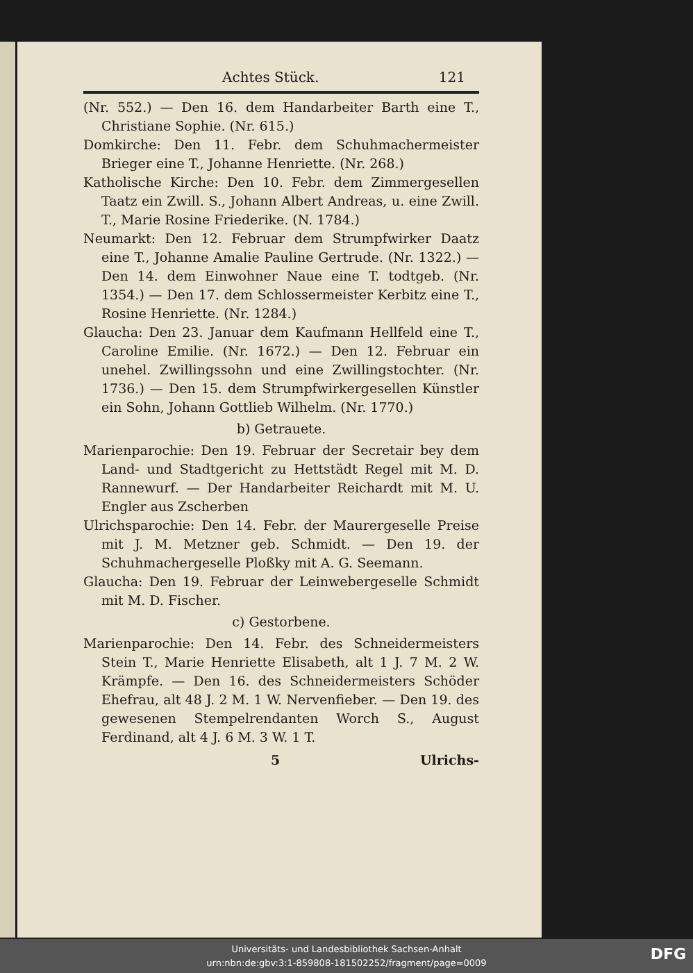Achtes Stück. 121
(Nr. 552.) — Den 16. dem Handarbeiter Barth eine T., Christiane Sophie. (Nr. 615.)
Domkirche: Den 11. Febr. dem Schuhmachermeister Brieger eine T., Johanne Henriette. (Nr. 268.)
Katholische Kirche: Den 10. Febr. dem Zimmergesellen Taatz ein Zwill. S., Johann Albert Andreas, u. eine Zwill. T., Marie Rosine Friederike. (N. 1784.)
Neumarkt: Den 12. Februar dem Strumpfwirker Daatz eine T., Johanne Amalie Pauline Gertrude. (Nr. 1322.) — Den 14. dem Einwohner Naue eine T. todtgeb. (Nr. 1354.) — Den 17. dem Schlossermeister Kerbitz eine T., Rosine Henriette. (Nr. 1284.)
Glaucha: Den 23. Januar dem Kaufmann Hellfeld eine T., Caroline Emilie. (Nr. 1672.) — Den 12. Februar ein unehel. Zwillingssohn und eine Zwillingstochter. (Nr. 1736.) — Den 15. dem Strumpfwirkergesellen Künstler ein Sohn, Johann Gottlieb Wilhelm. (Nr. 1770.)
b) Getrauete.
Marienparochie: Den 19. Februar der Secretair bey dem Land- und Stadtgericht zu Hettstädt Regel mit M. D. Rannewurf. — Der Handarbeiter Reichardt mit M. U. Engler aus Zscherben
Ulrichsparochie: Den 14. Febr. der Maurergeselle Preise mit J. M. Metzner geb. Schmidt. — Den 19. der Schuhmachergeselle Ploßky mit A. G. Seemann.
Glaucha: Den 19. Februar der Leinwebergeselle Schmidt mit M. D. Fischer.
c) Gestorbene.
Marienparochie: Den 14. Febr. des Schneidermeisters Stein T., Marie Henriette Elisabeth, alt 1 J. 7 M. 2 W. Krämpfe. — Den 16. des Schneidermeisters Schöder Ehefrau, alt 48 J. 2 M. 1 W. Nervenfieber. — Den 19. des gewesenen Stempelrendanten Worch S., August Ferdinand, alt 4 J. 6 M. 3 W. 1 T.
5 Ulrichs-
Universitäts- und Landesbibliothek Sachsen-Anhalt
urn:nbn:de:gbv:3:1-859808-181502252/fragment/page=0009
DFG